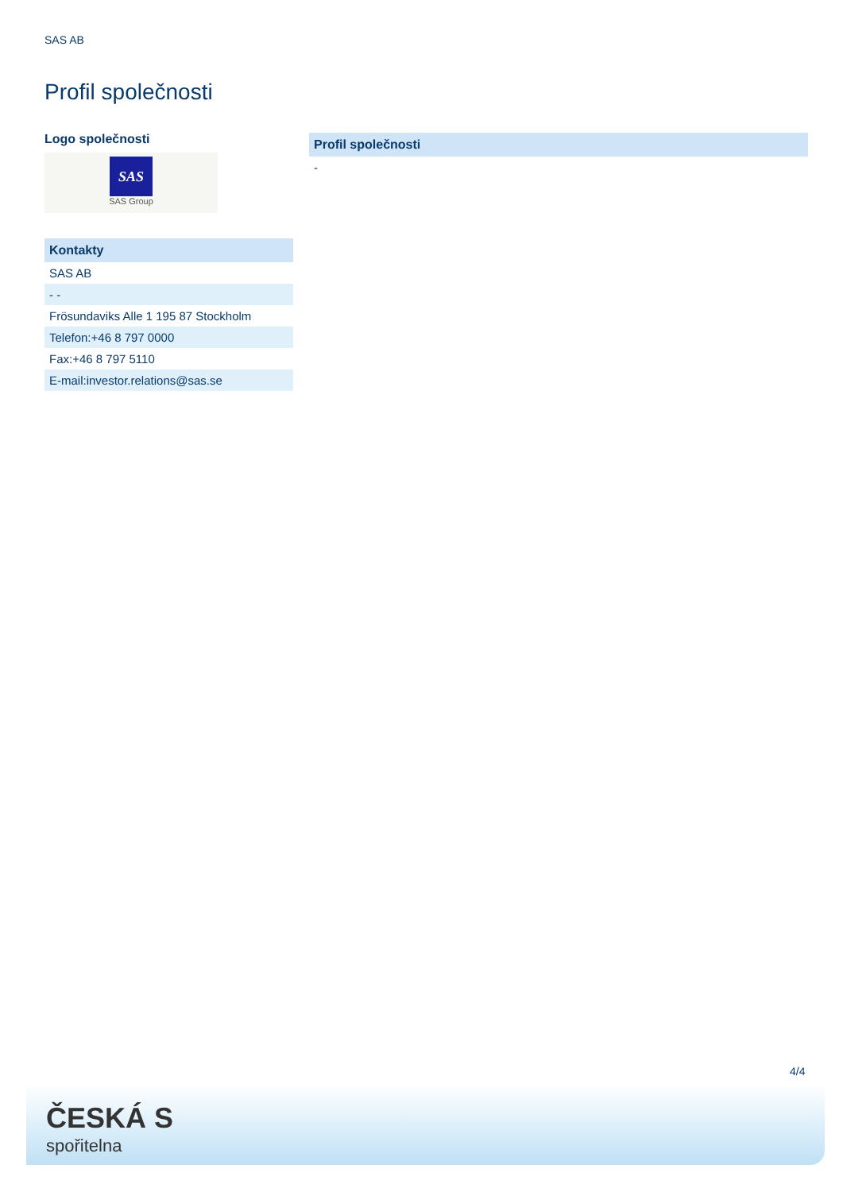SAS AB
Profil společnosti
Logo společnosti
SAS
SAS Group
| Kontakty |
| --- |
| SAS AB |
| - - |
| Frösundaviks Alle 1 195 87 Stockholm |
| Telefon:+46 8 797 0000 |
| Fax:+46 8 797 5110 |
| E-mail:investor.relations@sas.se |
| Profil společnosti |
| --- |
| - |
4/4
ČESKÁ S
spořitelna